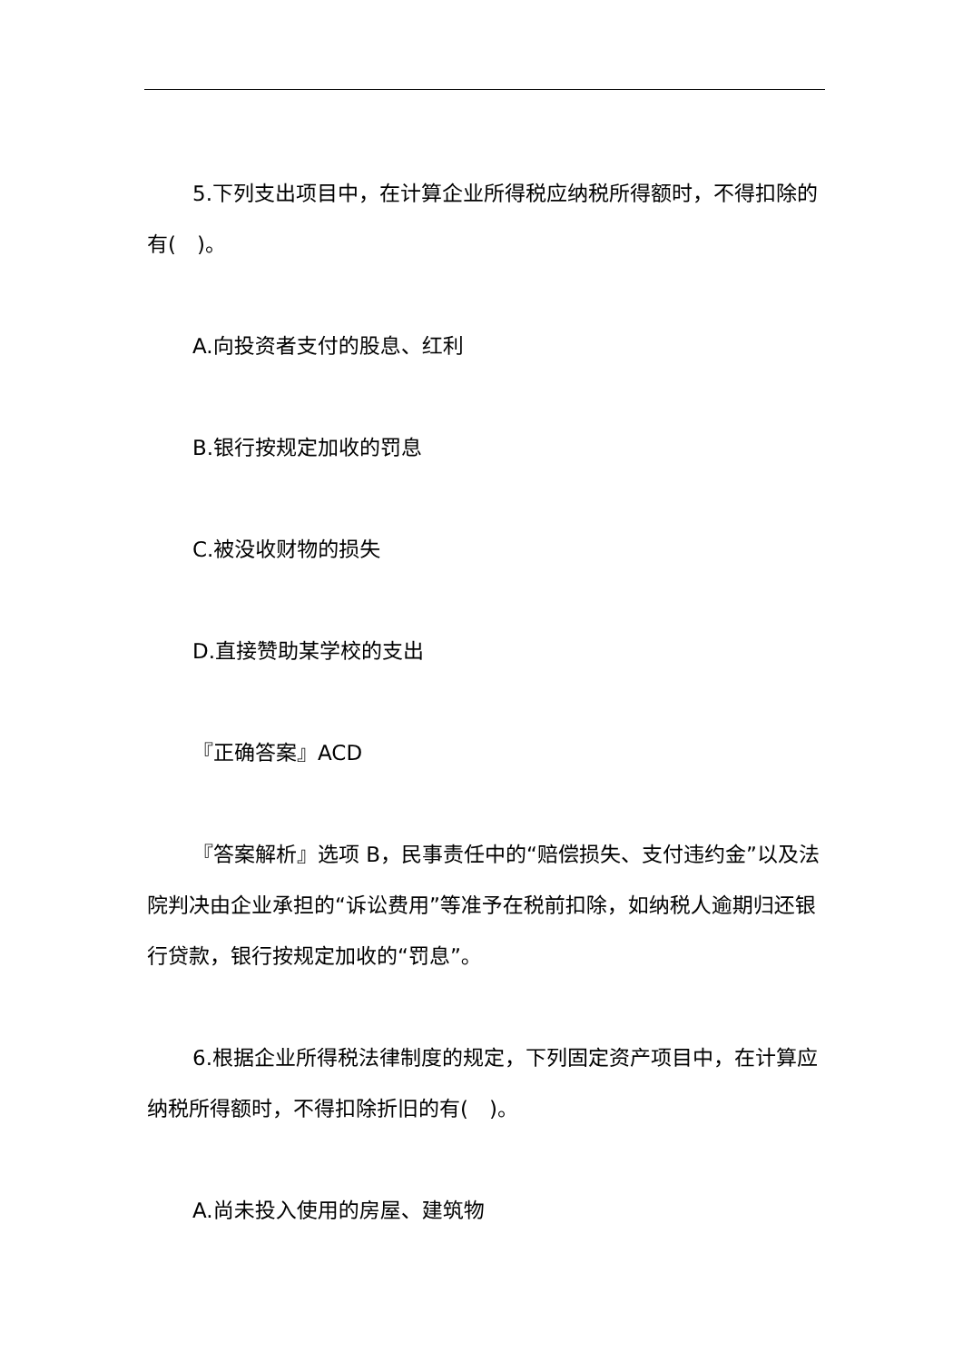5.下列支出项目中，在计算企业所得税应纳税所得额时，不得扣除的有(　)。
A.向投资者支付的股息、红利
B.银行按规定加收的罚息
C.被没收财物的损失
D.直接赞助某学校的支出
『正确答案』ACD
『答案解析』选项 B，民事责任中的“赔偿损失、支付违约金”以及法院判决由企业承担的“诉讼费用”等准予在税前扣除，如纳税人逾期归还银行贷款，银行按规定加收的“罚息”。
6.根据企业所得税法律制度的规定，下列固定资产项目中，在计算应纳税所得额时，不得扣除折旧的有(　)。
A.尚未投入使用的房屋、建筑物